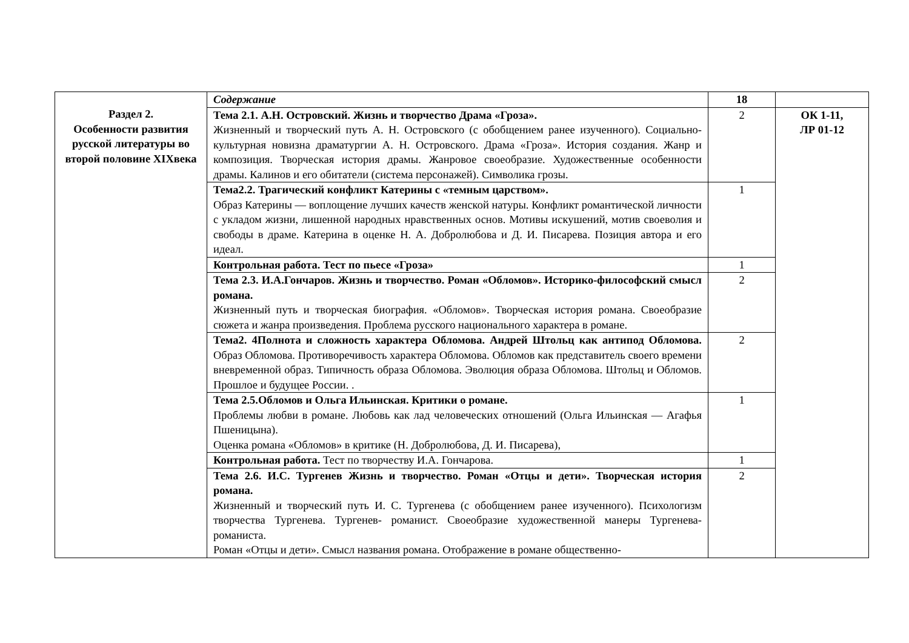| | Содержание | 18 | |
| | Тема 2.1. А.Н. Островский. Жизнь и творчество Драма «Гроза». Жизненный и творческий путь А. Н. Островского (с обобщением ранее изученного). Социально-культурная новизна драматургии А. Н. Островского. Драма «Гроза». История создания. Жанр и композиция. Творческая история драмы. Жанровое своеобразие. Художественные особенности драмы. Калинов и его обитатели (система персонажей). Символика грозы. | 2 | ОК 1-11, ЛР 01-12 |
| | Тема2.2. Трагический конфликт Катерины с «темным царством». Образ Катерины — воплощение лучших качеств женской натуры. Конфликт романтической личности с укладом жизни, лишенной народных нравственных основ. Мотивы искушений, мотив своеволия и свободы в драме. Катерина в оценке Н. А. Добролюбова и Д. И. Писарева. Позиция автора и его идеал. | 1 | |
| | Контрольная работа. Тест по пьесе «Гроза» | 1 | |
| | Тема 2.3. И.А.Гончаров. Жизнь и творчество. Роман «Обломов». Историко-философский смысл романа. Жизненный путь и творческая биография. «Обломов». Творческая история романа. Своеобразие сюжета и жанра произведения. Проблема русского национального характера в романе. | 2 | |
| | Тема2. 4Полнота и сложность характера Обломова. Андрей Штольц как антипод Обломова. Образ Обломова. Противоречивость характера Обломова. Обломов как представитель своего времени вневременной образ. Типичность образа Обломова. Эволюция образа Обломова. Штольц и Обломов. Прошлое и будущее России. . | 2 | |
| | Тема 2.5.Обломов и Ольга Ильинская. Критики о романе. Проблемы любви в романе. Любовь как лад человеческих отношений (Ольга Ильинская — Агафья Пшеницына). Оценка романа «Обломов» в критике (Н. Добролюбова, Д. И. Писарева), | 1 | |
| | Контрольная работа. Тест по творчеству И.А. Гончарова. | 1 | |
| | Тема 2.6. И.С. Тургенев Жизнь и творчество. Роман «Отцы и дети». Творческая история романа. Жизненный и творческий путь И. С. Тургенева (с обобщением ранее изученного). Психологизм творчества Тургенева. Тургенев- романист. Своеобразие художественной манеры Тургенева-романиста. Роман «Отцы и дети». Смысл названия романа. Отображение в романе общественно- | 2 | |
Раздел 2.
Особенности развития русской литературы во второй половине XIXвека